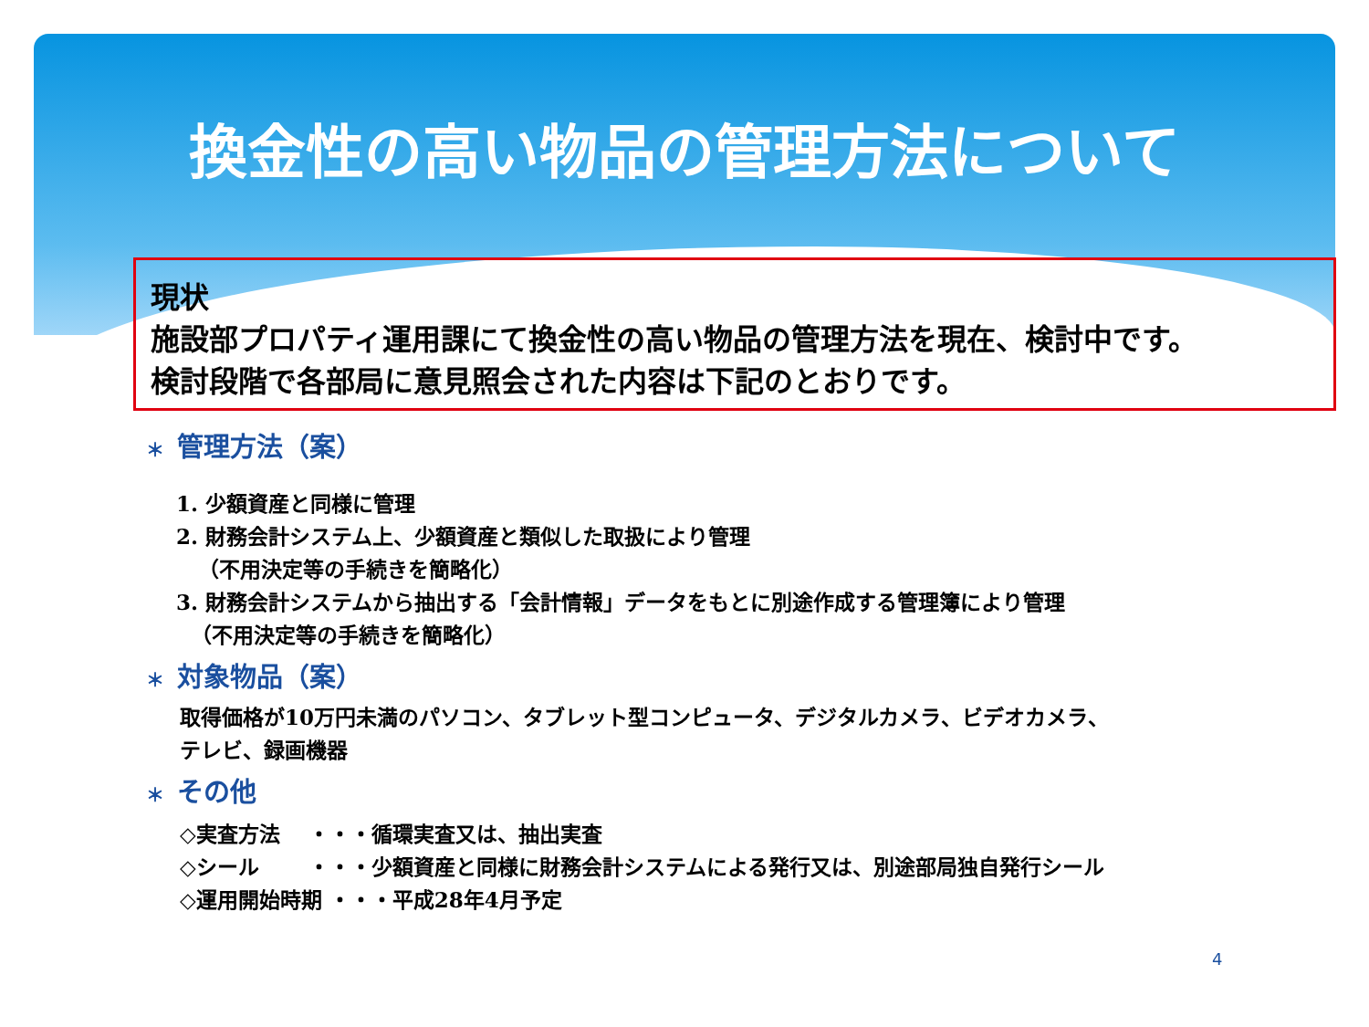換金性の高い物品の管理方法について
現状
施設部プロパティ運用課にて換金性の高い物品の管理方法を現在、検討中です。
検討段階で各部局に意見照会された内容は下記のとおりです。
＊ 管理方法（案）
1. 少額資産と同様に管理
2. 財務会計システム上、少額資産と類似した取扱により管理
（不用決定等の手続きを簡略化）
3. 財務会計システムから抽出する「会計情報」データをもとに別途作成する管理簿により管理
（不用決定等の手続きを簡略化）
＊ 対象物品（案）
取得価格が10万円未満のパソコン、タブレット型コンピュータ、デジタルカメラ、ビデオカメラ、
テレビ、録画機器
＊ その他
◇実査方法　 ・・・循環実査又は、抽出実査
◇シール　　 ・・・少額資産と同様に財務会計システムによる発行又は、別途部局独自発行シール
◇運用開始時期 ・・・平成28年4月予定
4